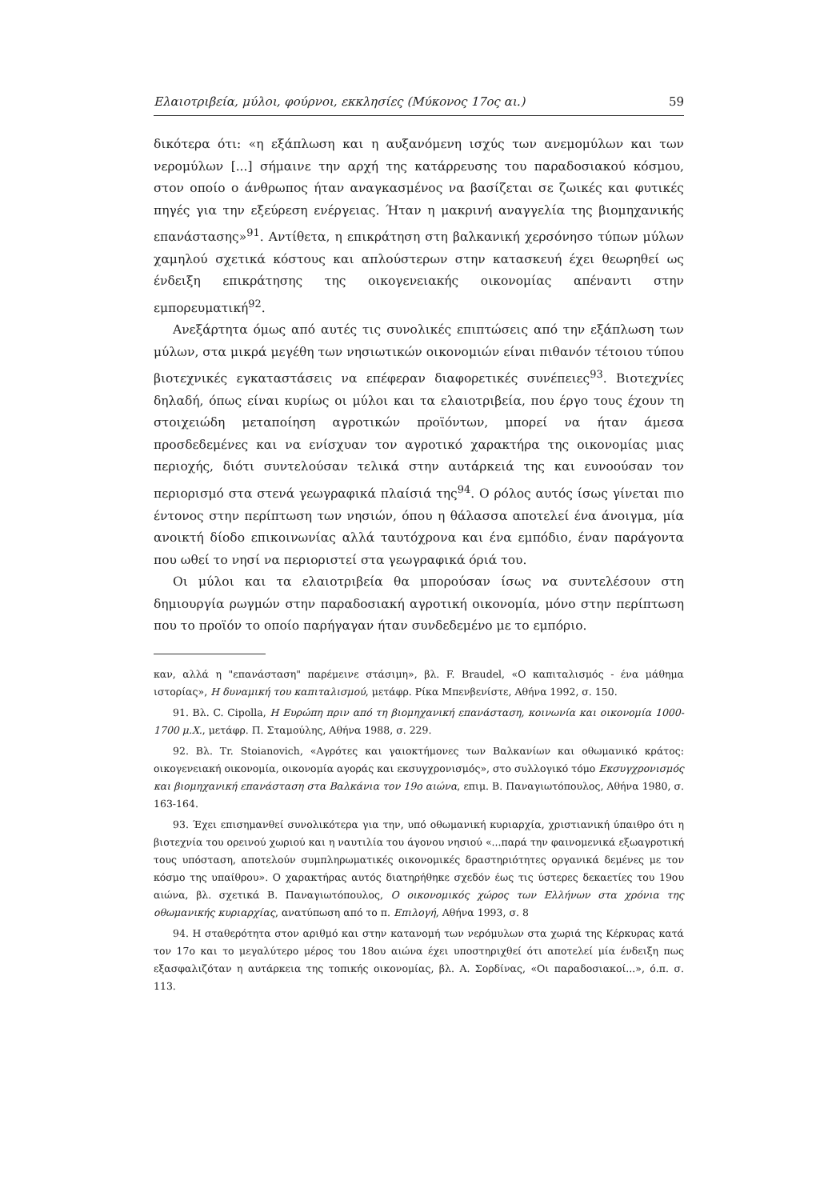Ελαιοτριβεία, μύλοι, φούρνοι, εκκλησίες (Μύκονος 17ος αι.) 59
δικότερα ότι: «η εξάπλωση και η αυξανόμενη ισχύς των ανεμομύλων και των νερομύλων [...] σήμαινε την αρχή της κατάρρευσης του παραδοσιακού κόσμου, στον οποίο ο άνθρωπος ήταν αναγκασμένος να βασίζεται σε ζωικές και φυτικές πηγές για την εξεύρεση ενέργειας. Ήταν η μακρινή αναγγελία της βιομηχανικής επανάστασης»<sup>91</sup>. Αντίθετα, η επικράτηση στη βαλκανική χερσόνησο τύπων μύλων χαμηλού σχετικά κόστους και απλούστερων στην κατασκευή έχει θεωρηθεί ως ένδειξη επικράτησης της οικογενειακής οικονομίας απέναντι στην εμπορευματική<sup>92</sup>.
Ανεξάρτητα όμως από αυτές τις συνολικές επιπτώσεις από την εξάπλωση των μύλων, στα μικρά μεγέθη των νησιωτικών οικονομιών είναι πιθανόν τέτοιου τύπου βιοτεχνικές εγκαταστάσεις να επέφεραν διαφορετικές συνέπειες<sup>93</sup>. Βιοτεχνίες δηλαδή, όπως είναι κυρίως οι μύλοι και τα ελαιοτριβεία, που έργο τους έχουν τη στοιχειώδη μεταποίηση αγροτικών προϊόντων, μπορεί να ήταν άμεσα προσδεδεμένες και να ενίσχυαν τον αγροτικό χαρακτήρα της οικονομίας μιας περιοχής, διότι συντελούσαν τελικά στην αυτάρκειά της και ευνοούσαν τον περιορισμό στα στενά γεωγραφικά πλαίσιά της<sup>94</sup>. Ο ρόλος αυτός ίσως γίνεται πιο έντονος στην περίπτωση των νησιών, όπου η θάλασσα αποτελεί ένα άνοιγμα, μία ανοικτή δίοδο επικοινωνίας αλλά ταυτόχρονα και ένα εμπόδιο, έναν παράγοντα που ωθεί το νησί να περιοριστεί στα γεωγραφικά όριά του.
Οι μύλοι και τα ελαιοτριβεία θα μπορούσαν ίσως να συντελέσουν στη δημιουργία ρωγμών στην παραδοσιακή αγροτική οικονομία, μόνο στην περίπτωση που το προϊόν το οποίο παρήγαγαν ήταν συνδεδεμένο με το εμπόριο.
καν, αλλά η "επανάσταση" παρέμεινε στάσιμη», βλ. F. Braudel, «Ο καπιταλισμός - ένα μάθημα ιστορίας», Η δυναμική του καπιταλισμού, μετάφρ. Ρίκα Μπενβενίστε, Αθήνα 1992, σ. 150.
91. Βλ. C. Cipolla, Η Ευρώπη πριν από τη βιομηχανική επανάσταση, κοινωνία και οικονομία 1000-1700 μ.Χ., μετάφρ. Π. Σταμούλης, Αθήνα 1988, σ. 229.
92. Βλ. Tr. Stoianovich, «Αγρότες και γαιοκτήμονες των Βαλκανίων και οθωμανικό κράτος: οικογενειακή οικονομία, οικονομία αγοράς και εκσυγχρονισμός», στο συλλογικό τόμο Εκσυγχρονισμός και βιομηχανική επανάσταση στα Βαλκάνια τον 19ο αιώνα, επιμ. Β. Παναγιωτόπουλος, Αθήνα 1980, σ. 163-164.
93. Έχει επισημανθεί συνολικότερα για την, υπό οθωμανική κυριαρχία, χριστιανική ύπαιθρο ότι η βιοτεχνία του ορεινού χωριού και η ναυτιλία του άγονου νησιού «...παρά την φαινομενικά εξωαγροτική τους υπόσταση, αποτελούν συμπληρωματικές οικονομικές δραστηριότητες οργανικά δεμένες με τον κόσμο της υπαίθρου». Ο χαρακτήρας αυτός διατηρήθηκε σχεδόν έως τις ύστερες δεκαετίες του 19ου αιώνα, βλ. σχετικά Β. Παναγιωτόπουλος, Ο οικονομικός χώρος των Ελλήνων στα χρόνια της οθωμανικής κυριαρχίας, ανατύπωση από το π. Επιλογή, Αθήνα 1993, σ. 8
94. Η σταθερότητα στον αριθμό και στην κατανομή των νερόμυλων στα χωριά της Κέρκυρας κατά τον 17ο και το μεγαλύτερο μέρος του 18ου αιώνα έχει υποστηριχθεί ότι αποτελεί μία ένδειξη πως εξασφαλιζόταν η αυτάρκεια της τοπικής οικονομίας, βλ. Α. Σορδίνας, «Οι παραδοσιακοί...», ό.π. σ. 113.